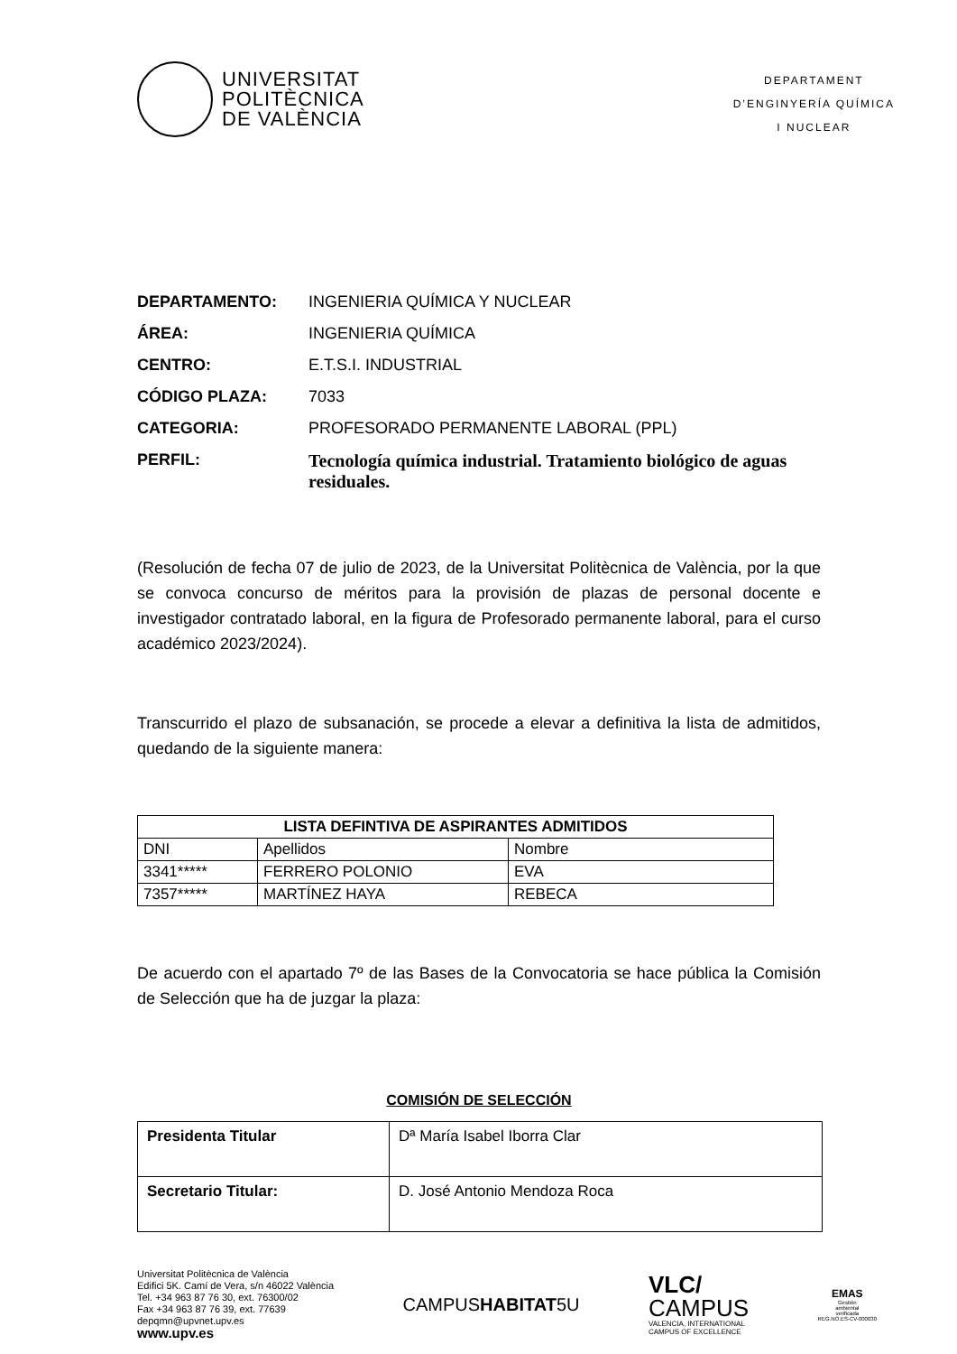UNIVERSITAT
POLITÈCNICA
DE VALÈNCIA
DEPARTAMENT
D’ENGINYERÍA QUÍMICA
I NUCLEAR
DEPARTAMENTO: INGENIERIA QUÍMICA Y NUCLEAR
ÁREA: INGENIERIA QUÍMICA
CENTRO: E.T.S.I. INDUSTRIAL
CÓDIGO PLAZA: 7033
CATEGORIA: PROFESORADO PERMANENTE LABORAL (PPL)
PERFIL: Tecnología química industrial. Tratamiento biológico de aguas residuales.
(Resolución de fecha 07 de julio de 2023, de la Universitat Politècnica de València, por la que se convoca concurso de méritos para la provisión de plazas de personal docente e investigador contratado laboral, en la figura de Profesorado permanente laboral, para el curso académico 2023/2024).
Transcurrido el plazo de subsanación, se procede a elevar a definitiva la lista de admitidos, quedando de la siguiente manera:
| LISTA DEFINTIVA DE ASPIRANTES ADMITIDOS | | |
| --- | --- | --- |
| DNI | Apellidos | Nombre |
| 3341***** | FERRERO POLONIO | EVA |
| 7357***** | MARTÍNEZ HAYA | REBECA |
De acuerdo con el apartado 7º de las Bases de la Convocatoria se hace pública la Comisión de Selección que ha de juzgar la plaza:
COMISIÓN DE SELECCIÓN
| Presidenta Titular | Dª María Isabel Iborra Clar |
| Secretario Titular: | D. José Antonio Mendoza Roca |
Universitat Politècnica de València
Edifici 5K. Camí de Vera, s/n 46022 València
Tel. +34 963 87 76 30, ext. 76300/02
Fax +34 963 87 76 39, ext. 77639
depqmn@upvnet.upv.es
www.upv.es
CAMPUSHABITAT5U
VLC/
CAMPUS
VALENCIA, INTERNATIONAL
CAMPUS OF EXCELLENCE
EMAS
Gestión
ambiental
verificada
REG.NO.ES-CV-000030